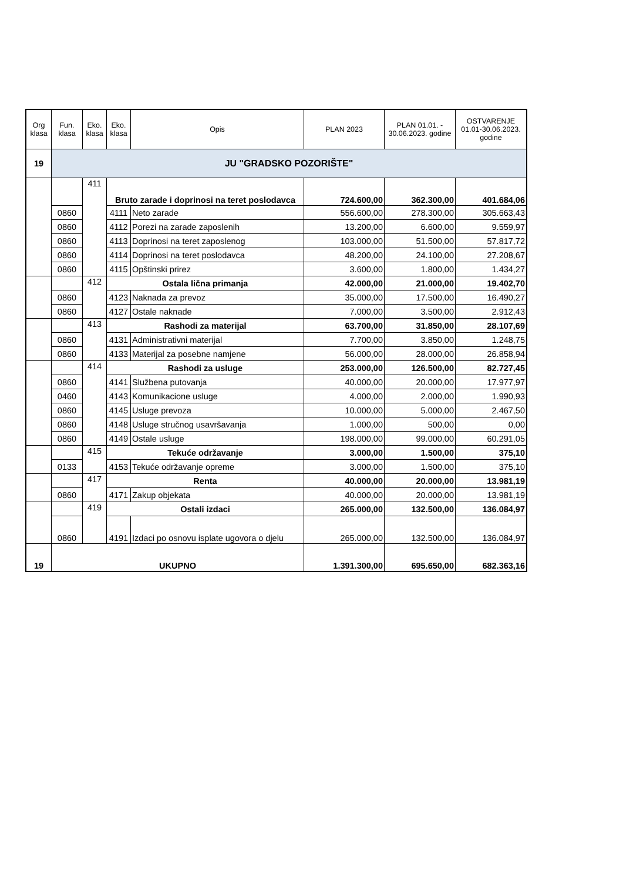| Org klasa | Fun. klasa | Eko. klasa | Eko. klasa | Opis | PLAN 2023 | PLAN 01.01. - 30.06.2023. godine | OSTVARENJE 01.01-30.06.2023. godine |
| --- | --- | --- | --- | --- | --- | --- | --- |
| 19 | JU "GRADSKO POZORIŠTE" | | | | | | |
| | | 411 | Bruto zarade i doprinosi na teret poslodavca | | 724.600,00 | 362.300,00 | 401.684,06 |
| | 0860 | | 4111 | Neto zarade | 556.600,00 | 278.300,00 | 305.663,43 |
| | 0860 | | 4112 | Porezi na zarade zaposlenih | 13.200,00 | 6.600,00 | 9.559,97 |
| | 0860 | | 4113 | Doprinosi na teret zaposlenog | 103.000,00 | 51.500,00 | 57.817,72 |
| | 0860 | | 4114 | Doprinosi na teret poslodavca | 48.200,00 | 24.100,00 | 27.208,67 |
| | 0860 | | 4115 | Opštinski prirez | 3.600,00 | 1.800,00 | 1.434,27 |
| | | 412 | Ostala lična primanja | | 42.000,00 | 21.000,00 | 19.402,70 |
| | 0860 | | 4123 | Naknada za prevoz | 35.000,00 | 17.500,00 | 16.490,27 |
| | 0860 | | 4127 | Ostale naknade | 7.000,00 | 3.500,00 | 2.912,43 |
| | | 413 | Rashodi za materijal | | 63.700,00 | 31.850,00 | 28.107,69 |
| | 0860 | | 4131 | Administrativni materijal | 7.700,00 | 3.850,00 | 1.248,75 |
| | 0860 | | 4133 | Materijal za posebne namjene | 56.000,00 | 28.000,00 | 26.858,94 |
| | | 414 | Rashodi za usluge | | 253.000,00 | 126.500,00 | 82.727,45 |
| | 0860 | | 4141 | Službena putovanja | 40.000,00 | 20.000,00 | 17.977,97 |
| | 0460 | | 4143 | Komunikacione usluge | 4.000,00 | 2.000,00 | 1.990,93 |
| | 0860 | | 4145 | Usluge prevoza | 10.000,00 | 5.000,00 | 2.467,50 |
| | 0860 | | 4148 | Usluge stručnog usavršavanja | 1.000,00 | 500,00 | 0,00 |
| | 0860 | | 4149 | Ostale usluge | 198.000,00 | 99.000,00 | 60.291,05 |
| | | 415 | Tekuće održavanje | | 3.000,00 | 1.500,00 | 375,10 |
| | 0133 | | 4153 | Tekuće održavanje opreme | 3.000,00 | 1.500,00 | 375,10 |
| | | 417 | Renta | | 40.000,00 | 20.000,00 | 13.981,19 |
| | 0860 | | 4171 | Zakup objekata | 40.000,00 | 20.000,00 | 13.981,19 |
| | | 419 | Ostali izdaci | | 265.000,00 | 132.500,00 | 136.084,97 |
| | 0860 | | 4191 | Izdaci po osnovu isplate ugovora o djelu | 265.000,00 | 132.500,00 | 136.084,97 |
| 19 | UKUPNO | | | | 1.391.300,00 | 695.650,00 | 682.363,16 |